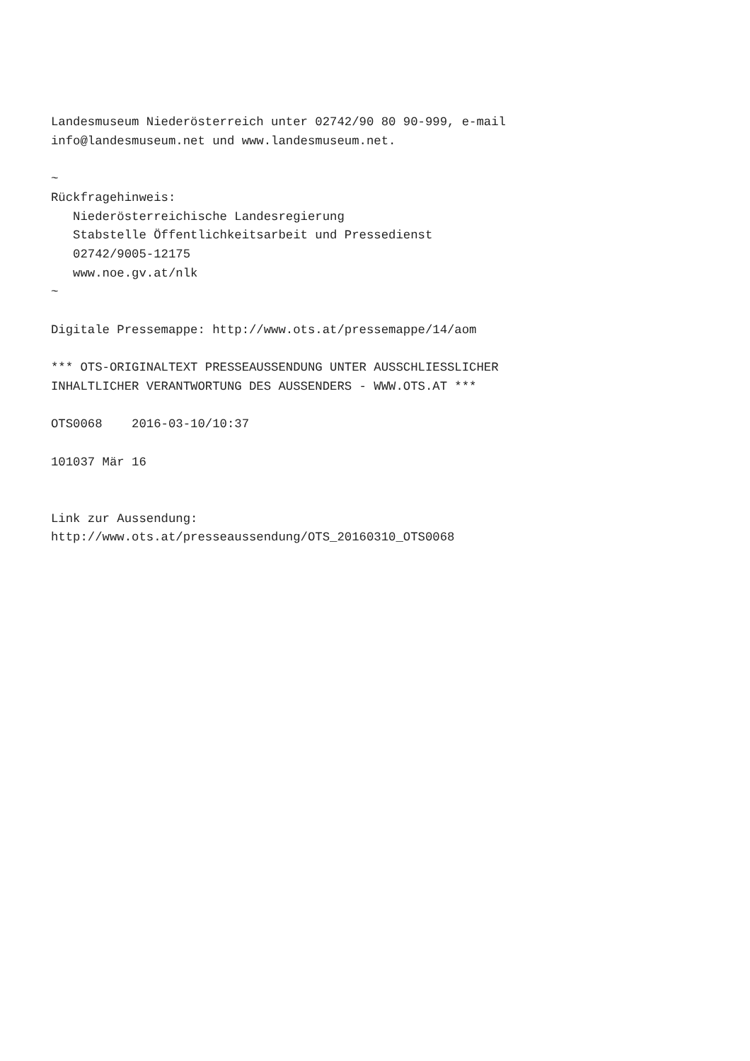Landesmuseum Niederösterreich unter 02742/90 80 90-999, e-mail
info@landesmuseum.net und www.landesmuseum.net.

~
Rückfragehinweis:
   Niederösterreichische Landesregierung
   Stabstelle Öffentlichkeitsarbeit und Pressedienst
   02742/9005-12175
   www.noe.gv.at/nlk
~

Digitale Pressemappe: http://www.ots.at/pressemappe/14/aom

*** OTS-ORIGINALTEXT PRESSEAUSSENDUNG UNTER AUSSCHLIESSLICHER
INHALTLICHER VERANTWORTUNG DES AUSSENDERS - WWW.OTS.AT ***

OTS0068    2016-03-10/10:37

101037 Mär 16


Link zur Aussendung:
http://www.ots.at/presseaussendung/OTS_20160310_OTS0068